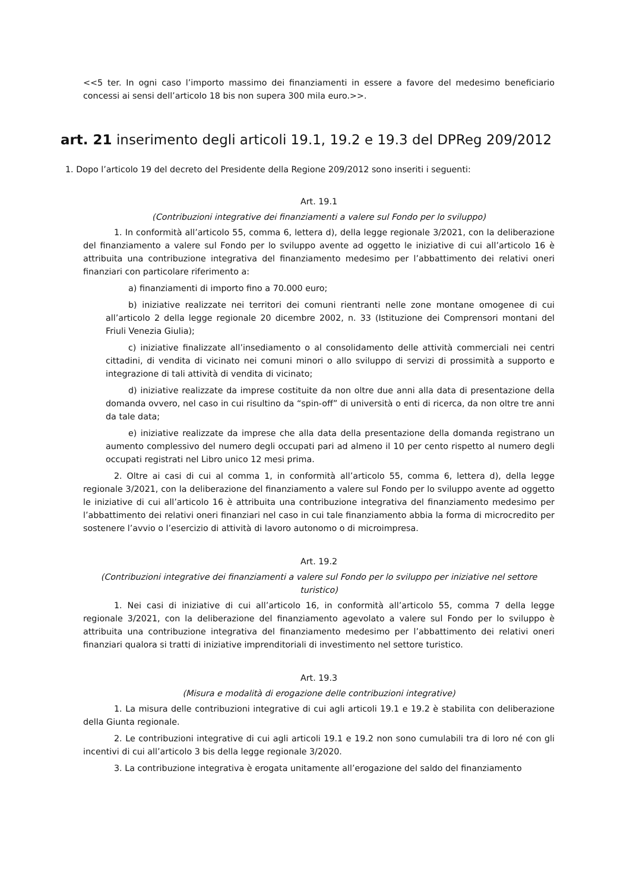<<5 ter. In ogni caso l’importo massimo dei finanziamenti in essere a favore del medesimo beneficiario concessi ai sensi dell’articolo 18 bis non supera 300 mila euro.>>.
art. 21 inserimento degli articoli 19.1, 19.2 e 19.3 del DPReg 209/2012
1. Dopo l’articolo 19 del decreto del Presidente della Regione 209/2012 sono inseriti i seguenti:
Art. 19.1
(Contribuzioni integrative dei finanziamenti a valere sul Fondo per lo sviluppo)
1. In conformità all’articolo 55, comma 6, lettera d), della legge regionale 3/2021, con la deliberazione del finanziamento a valere sul Fondo per lo sviluppo avente ad oggetto le iniziative di cui all’articolo 16 è attribuita una contribuzione integrativa del finanziamento medesimo per l’abbattimento dei relativi oneri finanziari con particolare riferimento a:
a) finanziamenti di importo fino a 70.000 euro;
b) iniziative realizzate nei territori dei comuni rientranti nelle zone montane omogenee di cui all’articolo 2 della legge regionale 20 dicembre 2002, n. 33 (Istituzione dei Comprensori montani del Friuli Venezia Giulia);
c) iniziative finalizzate all’insediamento o al consolidamento delle attività commerciali nei centri cittadini, di vendita di vicinato nei comuni minori o allo sviluppo di servizi di prossimità a supporto e integrazione di tali attività di vendita di vicinato;
d) iniziative realizzate da imprese costituite da non oltre due anni alla data di presentazione della domanda ovvero, nel caso in cui risultino da “spin-off” di università o enti di ricerca, da non oltre tre anni da tale data;
e) iniziative realizzate da imprese che alla data della presentazione della domanda registrano un aumento complessivo del numero degli occupati pari ad almeno il 10 per cento rispetto al numero degli occupati registrati nel Libro unico 12 mesi prima.
2. Oltre ai casi di cui al comma 1, in conformità all’articolo 55, comma 6, lettera d), della legge regionale 3/2021, con la deliberazione del finanziamento a valere sul Fondo per lo sviluppo avente ad oggetto le iniziative di cui all’articolo 16 è attribuita una contribuzione integrativa del finanziamento medesimo per l’abbattimento dei relativi oneri finanziari nel caso in cui tale finanziamento abbia la forma di microcredito per sostenere l’avvio o l’esercizio di attività di lavoro autonomo o di microimpresa.
Art. 19.2
(Contribuzioni integrative dei finanziamenti a valere sul Fondo per lo sviluppo per iniziative nel settore turistico)
1. Nei casi di iniziative di cui all’articolo 16, in conformità all’articolo 55, comma 7 della legge regionale 3/2021, con la deliberazione del finanziamento agevolato a valere sul Fondo per lo sviluppo è attribuita una contribuzione integrativa del finanziamento medesimo per l’abbattimento dei relativi oneri finanziari qualora si tratti di iniziative imprenditoriali di investimento nel settore turistico.
Art. 19.3
(Misura e modalità di erogazione delle contribuzioni integrative)
1. La misura delle contribuzioni integrative di cui agli articoli 19.1 e 19.2 è stabilita con deliberazione della Giunta regionale.
2. Le contribuzioni integrative di cui agli articoli 19.1 e 19.2 non sono cumulabili tra di loro né con gli incentivi di cui all’articolo 3 bis della legge regionale 3/2020.
3. La contribuzione integrativa è erogata unitamente all’erogazione del saldo del finanziamento